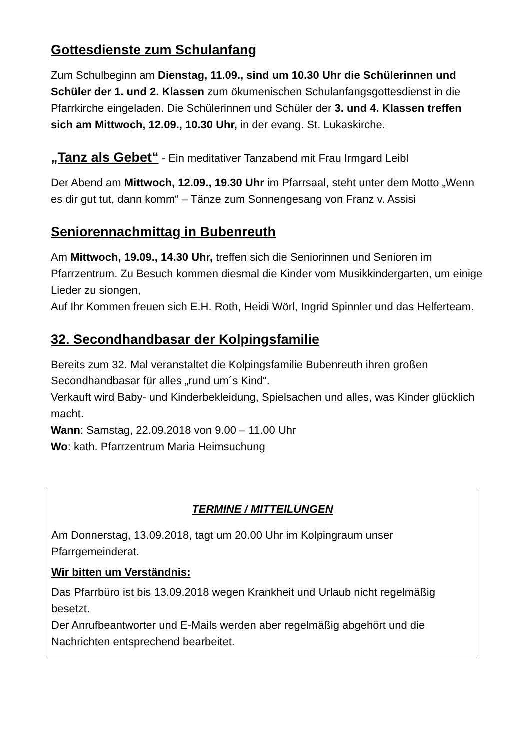Gottesdienste zum Schulanfang
Zum Schulbeginn am Dienstag, 11.09., sind um 10.30 Uhr die Schülerinnen und Schüler der 1. und 2. Klassen zum ökumenischen Schulanfangsgottesdienst in die Pfarrkirche eingeladen. Die Schülerinnen und Schüler der 3. und 4. Klassen treffen sich am Mittwoch, 12.09., 10.30 Uhr, in der evang. St. Lukaskirche.
„Tanz als Gebet“ - Ein meditativer Tanzabend mit Frau Irmgard Leibl
Der Abend am Mittwoch, 12.09., 19.30 Uhr im Pfarrsaal, steht unter dem Motto „Wenn es dir gut tut, dann komm“ – Tänze zum Sonnengesang von Franz v. Assisi
Seniorennachmittag in Bubenreuth
Am Mittwoch, 19.09., 14.30 Uhr, treffen sich die Seniorinnen und Senioren im Pfarrzentrum. Zu Besuch kommen diesmal die Kinder vom Musikkindergarten, um einige Lieder zu siongen,
Auf Ihr Kommen freuen sich E.H. Roth, Heidi Wörl, Ingrid Spinnler und das Helferteam.
32. Secondhandbasar der Kolpingsfamilie
Bereits zum 32. Mal veranstaltet die Kolpingsfamilie Bubenreuth ihren großen Secondhandbasar für alles „rund um´s Kind“.
Verkauft wird Baby- und Kinderbekleidung, Spielsachen und alles, was Kinder glücklich macht.
Wann: Samstag, 22.09.2018 von 9.00 – 11.00 Uhr
Wo: kath. Pfarrzentrum Maria Heimsuchung
TERMINE / MITTEILUNGEN
Am Donnerstag, 13.09.2018, tagt um 20.00 Uhr im Kolpingraum unser Pfarrgemeinderat.
Wir bitten um Verständnis:
Das Pfarrbüro ist bis 13.09.2018 wegen Krankheit und Urlaub nicht regelmäßig besetzt.
Der Anrufbeantworter und E-Mails werden aber regelmäßig abgehört und die Nachrichten entsprechend bearbeitet.